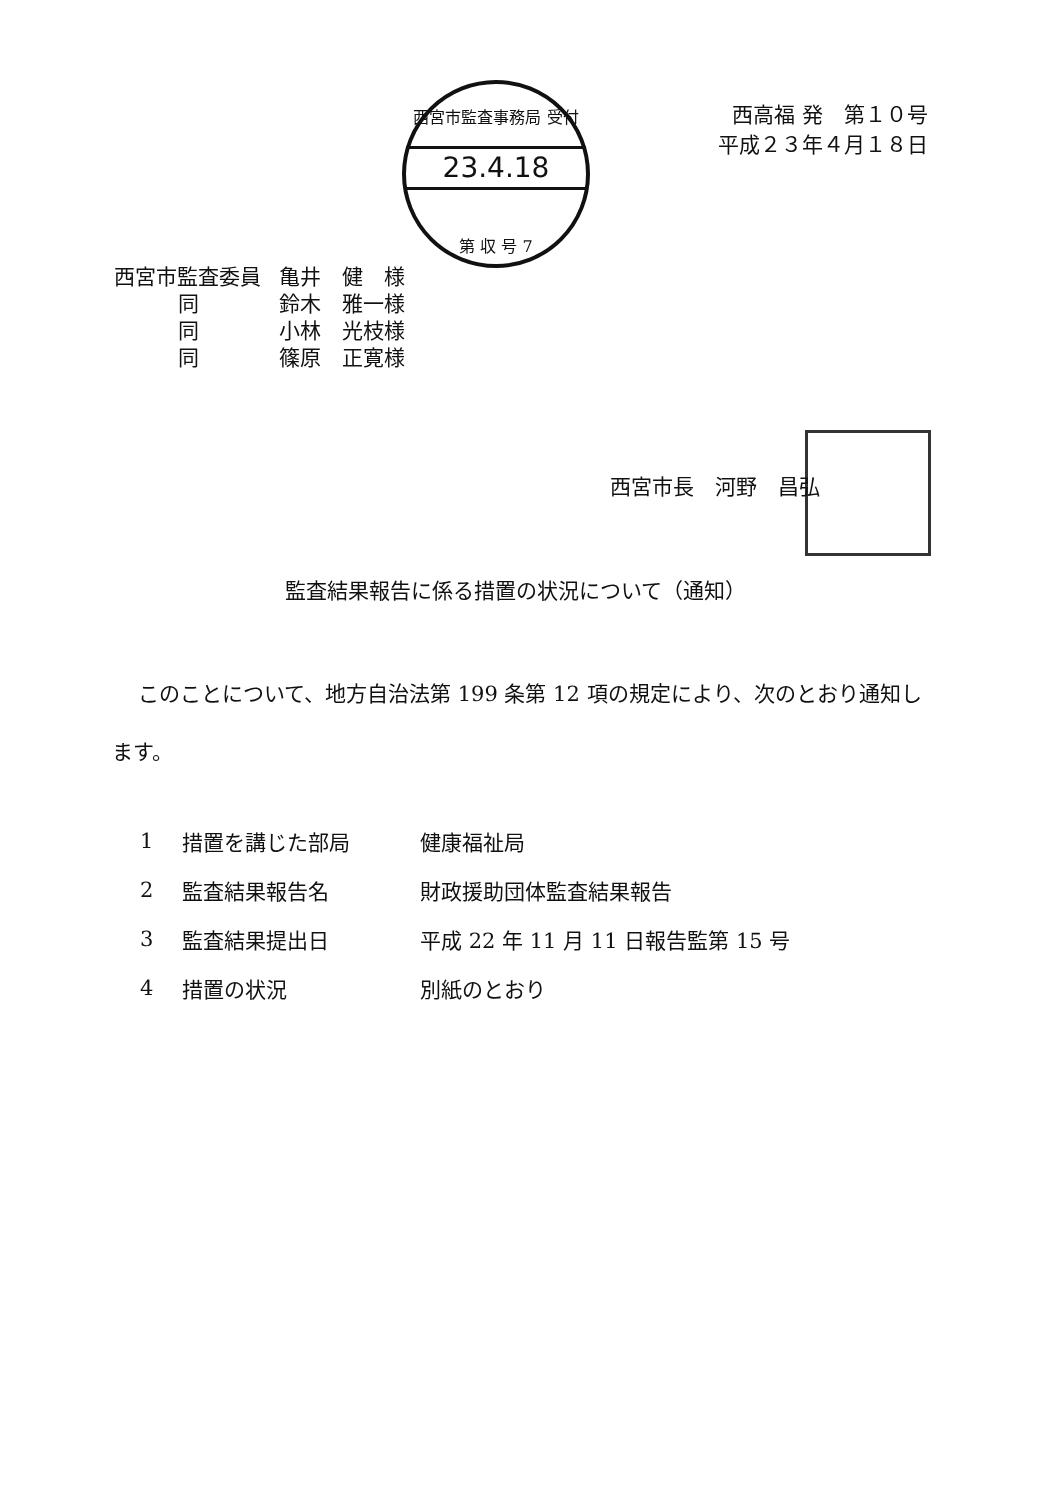西宮市監査事務局 受付
23.4.18
第 収 号 7
西高福 発　第１０号
平成２３年４月１８日
| 西宮市監査委員 | 亀井 健 様 |
| 同 | 鈴木 雅一様 |
| 同 | 小林 光枝様 |
| 同 | 篠原 正寛様 |
西宮市長　河野　昌弘
監査結果報告に係る措置の状況について（通知）
このことについて、地方自治法第 199 条第 12 項の規定により、次のとおり通知します。
| 1 | 措置を講じた部局 | 健康福祉局 |
| 2 | 監査結果報告名 | 財政援助団体監査結果報告 |
| 3 | 監査結果提出日 | 平成 22 年 11 月 11 日報告監第 15 号 |
| 4 | 措置の状況 | 別紙のとおり |